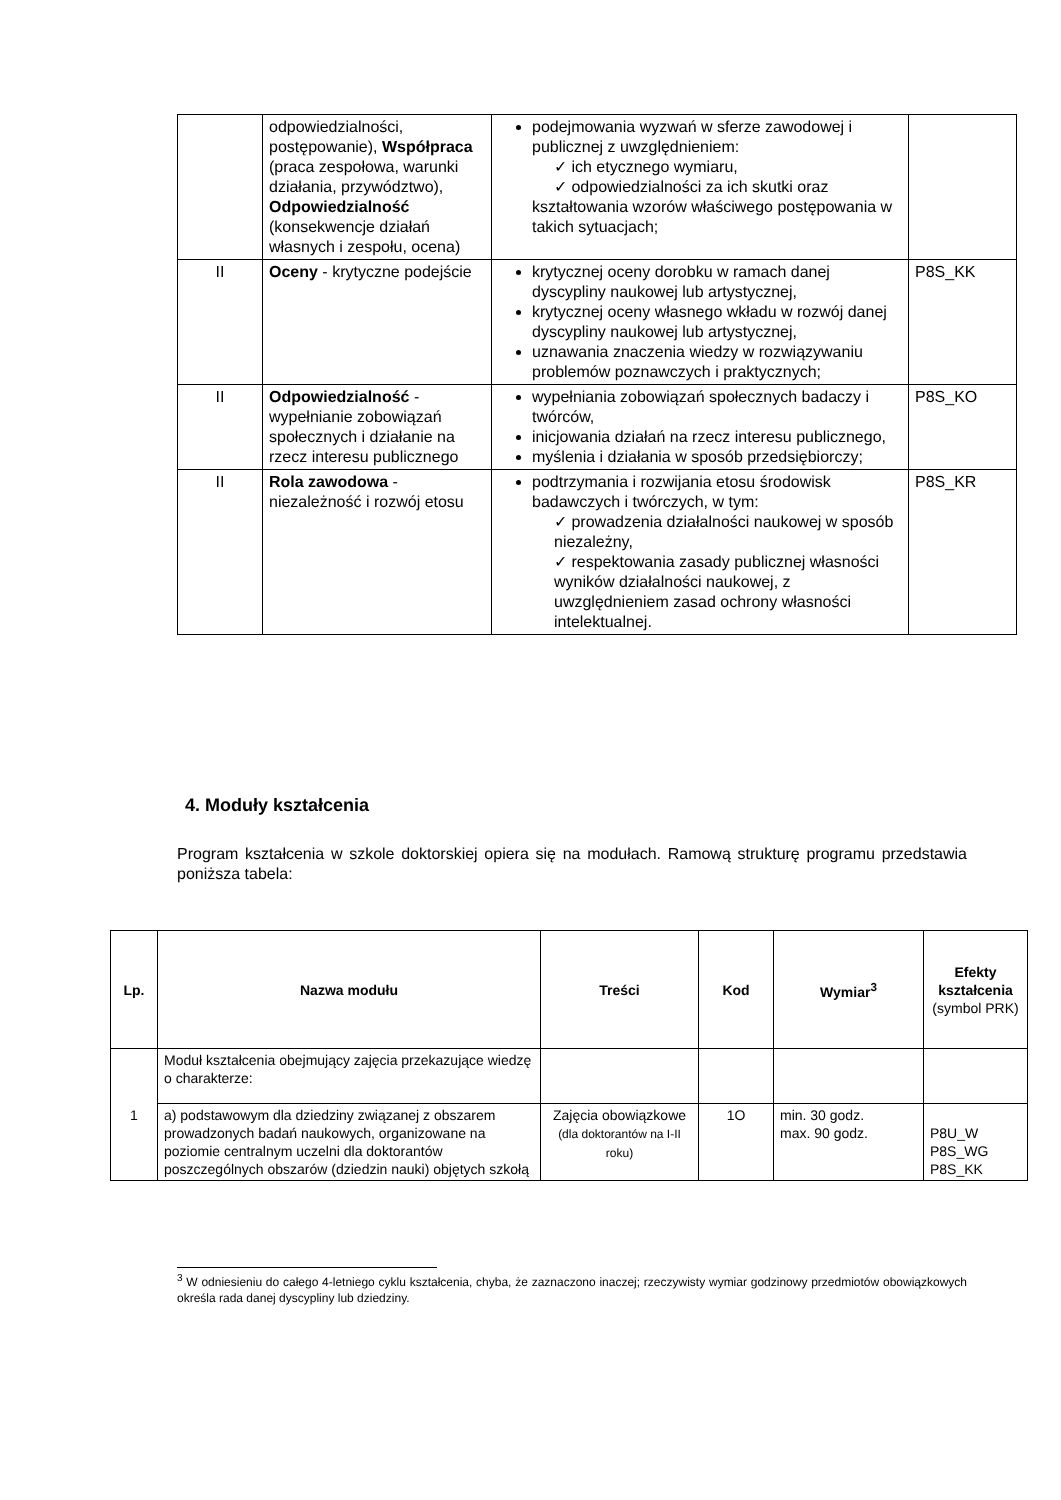| | odpowiedzialności, postępowanie), Współpraca (praca zespołowa, warunki działania, przywództwo), Odpowiedzialność (konsekwencje działań własnych i zespołu, ocena) | podejmowania wyzwań w sferze zawodowej i publicznej z uwzględnieniem: ✓ ich etycznego wymiaru, ✓ odpowiedzialności za ich skutki oraz kształtowania wzorów właściwego postępowania w takich sytuacjach; | |
| II | Oceny - krytyczne podejście | krytycznej oceny dorobku w ramach danej dyscypliny naukowej lub artystycznej, krytycznej oceny własnego wkładu w rozwój danej dyscypliny naukowej lub artystycznej, uznawania znaczenia wiedzy w rozwiązywaniu problemów poznawczych i praktycznych; | P8S_KK |
| II | Odpowiedzialność - wypełnianie zobowiązań społecznych i działanie na rzecz interesu publicznego | wypełniania zobowiązań społecznych badaczy i twórców, inicjowania działań na rzecz interesu publicznego, myślenia i działania w sposób przedsiębiorczy; | P8S_KO |
| II | Rola zawodowa - niezależność i rozwój etosu | podtrzymania i rozwijania etosu środowisk badawczych i twórczych, w tym: ✓ prowadzenia działalności naukowej w sposób niezależny, ✓ respektowania zasady publicznej własności wyników działalności naukowej, z uwzględnieniem zasad ochrony własności intelektualnej. | P8S_KR |
4. Moduły kształcenia
Program kształcenia w szkole doktorskiej opiera się na modułach. Ramową strukturę programu przedstawia poniższa tabela:
| Lp. | Nazwa modułu | Treści | Kod | Wymiar<sup>3</sup> | Efekty kształcenia (symbol PRK) |
| --- | --- | --- | --- | --- | --- |
| 1 | Moduł kształcenia obejmujący zajęcia przekazujące wiedzę o charakterze: | | | | |
| | a) podstawowym dla dziedziny związanej z obszarem prowadzonych badań naukowych, organizowane na poziomie centralnym uczelni dla doktorantów poszczególnych obszarów (dziedzin nauki) objętych szkołą | Zajęcia obowiązkowe (dla doktorantów na I-II roku) | 1O | min. 30 godz. max. 90 godz. | P8U_W P8S_WG P8S_KK |
<sup>3</sup> W odniesieniu do całego 4-letniego cyklu kształcenia, chyba, że zaznaczono inaczej; rzeczywisty wymiar godzinowy przedmiotów obowiązkowych określa rada danej dyscypliny lub dziedziny.